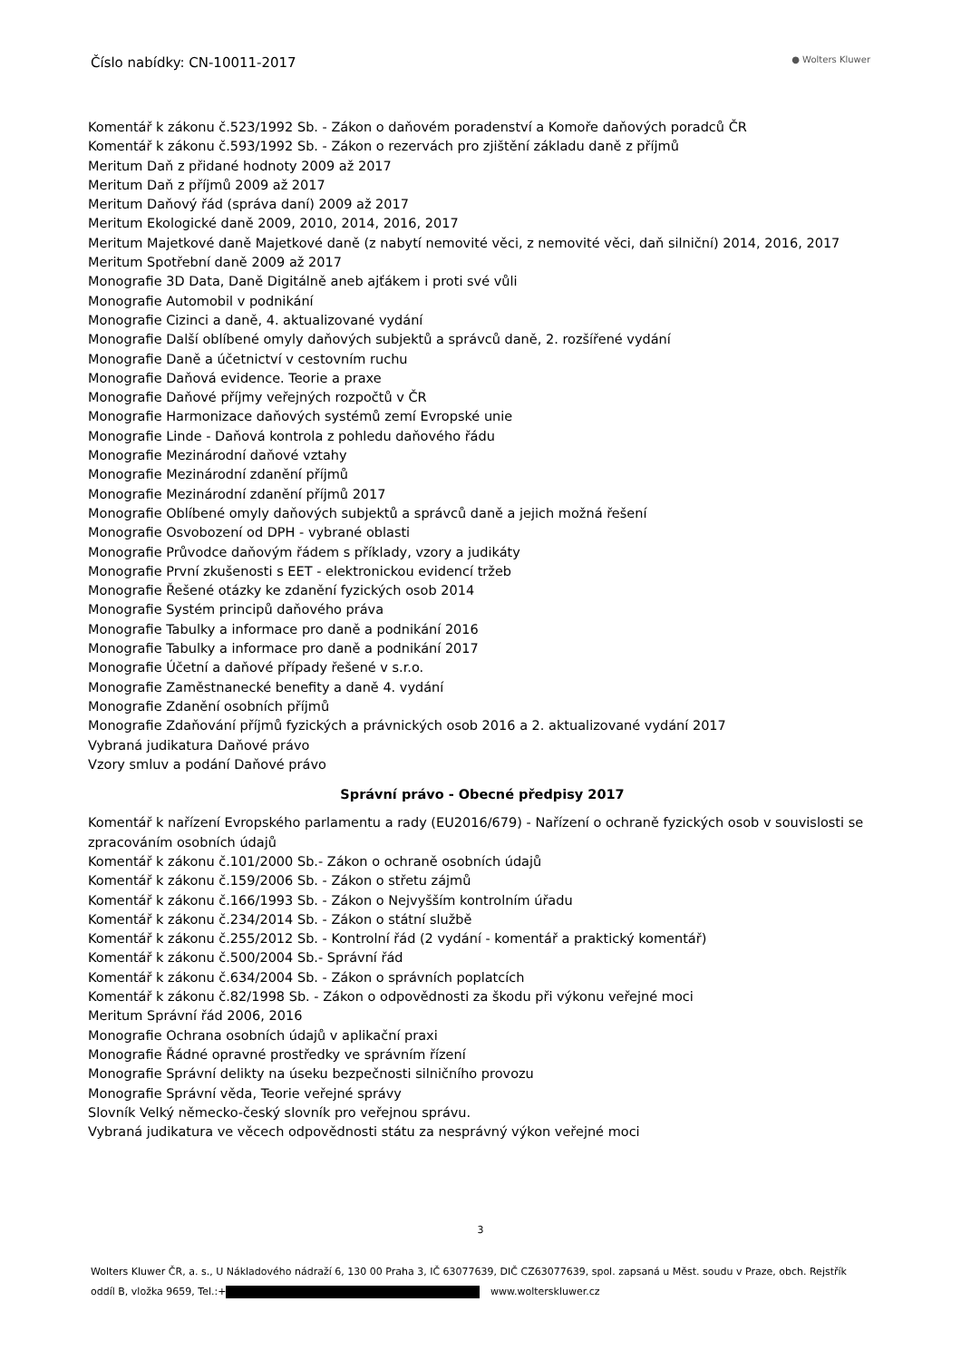Číslo nabídky: CN-10011-2017 ● Wolters Kluwer
Komentář k zákonu č.523/1992 Sb. - Zákon o daňovém poradenství a Komoře daňových poradců ČR
Komentář k zákonu č.593/1992 Sb. - Zákon o rezervách pro zjištění základu daně z příjmů
Meritum Daň z přidané hodnoty 2009 až 2017
Meritum Daň z příjmů 2009 až 2017
Meritum Daňový řád (správa daní) 2009 až 2017
Meritum Ekologické daně 2009, 2010, 2014, 2016, 2017
Meritum Majetkové daně Majetkové daně (z nabytí nemovité věci, z nemovité věci, daň silniční) 2014, 2016, 2017
Meritum Spotřební daně 2009 až 2017
Monografie 3D Data, Daně Digitálně aneb ajťákem i proti své vůli
Monografie Automobil v podnikání
Monografie Cizinci a daně, 4. aktualizované vydání
Monografie Další oblíbené omyly daňových subjektů a správců daně, 2. rozšířené vydání
Monografie Daně a účetnictví v cestovním ruchu
Monografie Daňová evidence. Teorie a praxe
Monografie Daňové příjmy veřejných rozpočtů v ČR
Monografie Harmonizace daňových systémů zemí Evropské unie
Monografie Linde - Daňová kontrola z pohledu daňového řádu
Monografie Mezinárodní daňové vztahy
Monografie Mezinárodní zdanění příjmů
Monografie Mezinárodní zdanění příjmů 2017
Monografie Oblíbené omyly daňových subjektů a správců daně a jejich možná řešení
Monografie Osvobození od DPH - vybrané oblasti
Monografie Průvodce daňovým řádem s příklady, vzory a judikáty
Monografie První zkušenosti s EET - elektronickou evidencí tržeb
Monografie Řešené otázky ke zdanění fyzických osob 2014
Monografie Systém principů daňového práva
Monografie Tabulky a informace pro daně a podnikání 2016
Monografie Tabulky a informace pro daně a podnikání 2017
Monografie Účetní a daňové případy řešené v s.r.o.
Monografie Zaměstnanecké benefity a daně 4. vydání
Monografie Zdanění osobních příjmů
Monografie Zdaňování příjmů fyzických a právnických osob 2016 a 2. aktualizované vydání 2017
Vybraná judikatura Daňové právo
Vzory smluv a podání Daňové právo
Správní právo - Obecné předpisy 2017
Komentář k nařízení Evropského parlamentu a rady (EU2016/679) - Nařízení o ochraně fyzických osob v souvislosti se zpracováním osobních údajů
Komentář k zákonu č.101/2000 Sb.- Zákon o ochraně osobních údajů
Komentář k zákonu č.159/2006 Sb. - Zákon o střetu zájmů
Komentář k zákonu č.166/1993 Sb. - Zákon o Nejvyšším kontrolním úřadu
Komentář k zákonu č.234/2014 Sb. - Zákon o státní službě
Komentář k zákonu č.255/2012 Sb. - Kontrolní řád (2 vydání - komentář a praktický komentář)
Komentář k zákonu č.500/2004 Sb.- Správní řád
Komentář k zákonu č.634/2004 Sb. - Zákon o správních poplatcích
Komentář k zákonu č.82/1998 Sb. - Zákon o odpovědnosti za škodu při výkonu veřejné moci
Meritum Správní řád 2006, 2016
Monografie Ochrana osobních údajů v aplikační praxi
Monografie Řádné opravné prostředky ve správním řízení
Monografie Správní delikty na úseku bezpečnosti silničního provozu
Monografie Správní věda, Teorie veřejné správy
Slovník Velký německo-český slovník pro veřejnou správu.
Vybraná judikatura ve věcech odpovědnosti státu za nesprávný výkon veřejné moci
3
Wolters Kluwer ČR, a. s., U Nákladového nádraží 6, 130 00 Praha 3, IČ 63077639, DIČ CZ63077639, spol. zapsaná u Měst. soudu v Praze, obch. Rejstřík oddíl B, vložka 9659, Tel.:+ www.wolterskluwer.cz